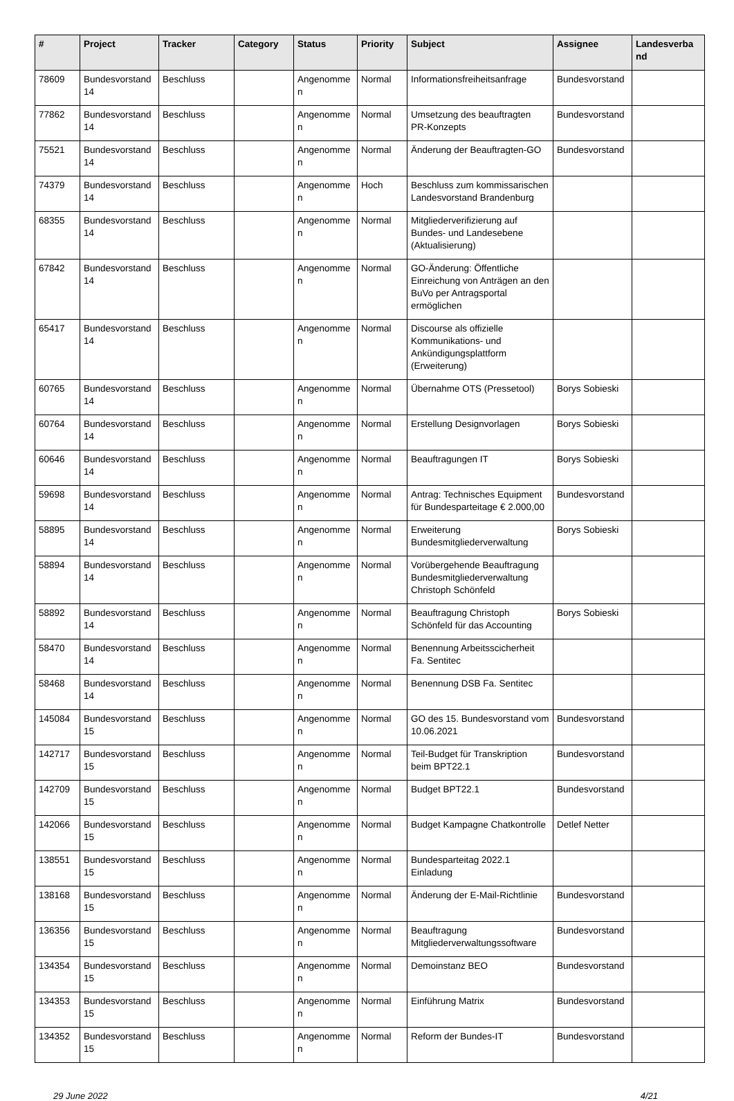| # | Project | Tracker | Category | Status | Priority | Subject | Assignee | Landesverba nd |
| --- | --- | --- | --- | --- | --- | --- | --- | --- |
| 78609 | Bundesvorstand 14 | Beschluss | | Angenomme n | Normal | Informationsfreiheitsanfrage | Bundesvorstand | |
| 77862 | Bundesvorstand 14 | Beschluss | | Angenomme n | Normal | Umsetzung des beauftragten PR-Konzepts | Bundesvorstand | |
| 75521 | Bundesvorstand 14 | Beschluss | | Angenomme n | Normal | Änderung der Beauftragten-GO | Bundesvorstand | |
| 74379 | Bundesvorstand 14 | Beschluss | | Angenomme n | Hoch | Beschluss zum kommissarischen Landesvorstand Brandenburg | | |
| 68355 | Bundesvorstand 14 | Beschluss | | Angenomme n | Normal | Mitgliederverifizierung auf Bundes- und Landesebene (Aktualisierung) | | |
| 67842 | Bundesvorstand 14 | Beschluss | | Angenomme n | Normal | GO-Änderung: Öffentliche Einreichung von Anträgen an den BuVo per Antragsportal ermöglichen | | |
| 65417 | Bundesvorstand 14 | Beschluss | | Angenomme n | Normal | Discourse als offizielle Kommunikations- und Ankündigungsplattform (Erweiterung) | | |
| 60765 | Bundesvorstand 14 | Beschluss | | Angenomme n | Normal | Übernahme OTS (Pressetool) | Borys Sobieski | |
| 60764 | Bundesvorstand 14 | Beschluss | | Angenomme n | Normal | Erstellung Designvorlagen | Borys Sobieski | |
| 60646 | Bundesvorstand 14 | Beschluss | | Angenomme n | Normal | Beauftragungen IT | Borys Sobieski | |
| 59698 | Bundesvorstand 14 | Beschluss | | Angenomme n | Normal | Antrag: Technisches Equipment für Bundesparteitage € 2.000,00 | Bundesvorstand | |
| 58895 | Bundesvorstand 14 | Beschluss | | Angenomme n | Normal | Erweiterung Bundesmitgliederverwaltung | Borys Sobieski | |
| 58894 | Bundesvorstand 14 | Beschluss | | Angenomme n | Normal | Vorübergehende Beauftragung Bundesmitgliederverwaltung Christoph Schönfeld | | |
| 58892 | Bundesvorstand 14 | Beschluss | | Angenomme n | Normal | Beauftragung Christoph Schönfeld für das Accounting | Borys Sobieski | |
| 58470 | Bundesvorstand 14 | Beschluss | | Angenomme n | Normal | Benennung Arbeitsscicherheit Fa. Sentitec | | |
| 58468 | Bundesvorstand 14 | Beschluss | | Angenomme n | Normal | Benennung DSB Fa. Sentitec | | |
| 145084 | Bundesvorstand 15 | Beschluss | | Angenomme n | Normal | GO des 15. Bundesvorstand vom 10.06.2021 | Bundesvorstand | |
| 142717 | Bundesvorstand 15 | Beschluss | | Angenomme n | Normal | Teil-Budget für Transkription beim BPT22.1 | Bundesvorstand | |
| 142709 | Bundesvorstand 15 | Beschluss | | Angenomme n | Normal | Budget BPT22.1 | Bundesvorstand | |
| 142066 | Bundesvorstand 15 | Beschluss | | Angenomme n | Normal | Budget Kampagne Chatkontrolle | Detlef Netter | |
| 138551 | Bundesvorstand 15 | Beschluss | | Angenomme n | Normal | Bundesparteitag 2022.1 Einladung | | |
| 138168 | Bundesvorstand 15 | Beschluss | | Angenomme n | Normal | Änderung der E-Mail-Richtlinie | Bundesvorstand | |
| 136356 | Bundesvorstand 15 | Beschluss | | Angenomme n | Normal | Beauftragung Mitgliederverwaltungssoftware | Bundesvorstand | |
| 134354 | Bundesvorstand 15 | Beschluss | | Angenomme n | Normal | Demoinstanz BEO | Bundesvorstand | |
| 134353 | Bundesvorstand 15 | Beschluss | | Angenomme n | Normal | Einführung Matrix | Bundesvorstand | |
| 134352 | Bundesvorstand 15 | Beschluss | | Angenomme n | Normal | Reform der Bundes-IT | Bundesvorstand | |
29 June 2022 4/21